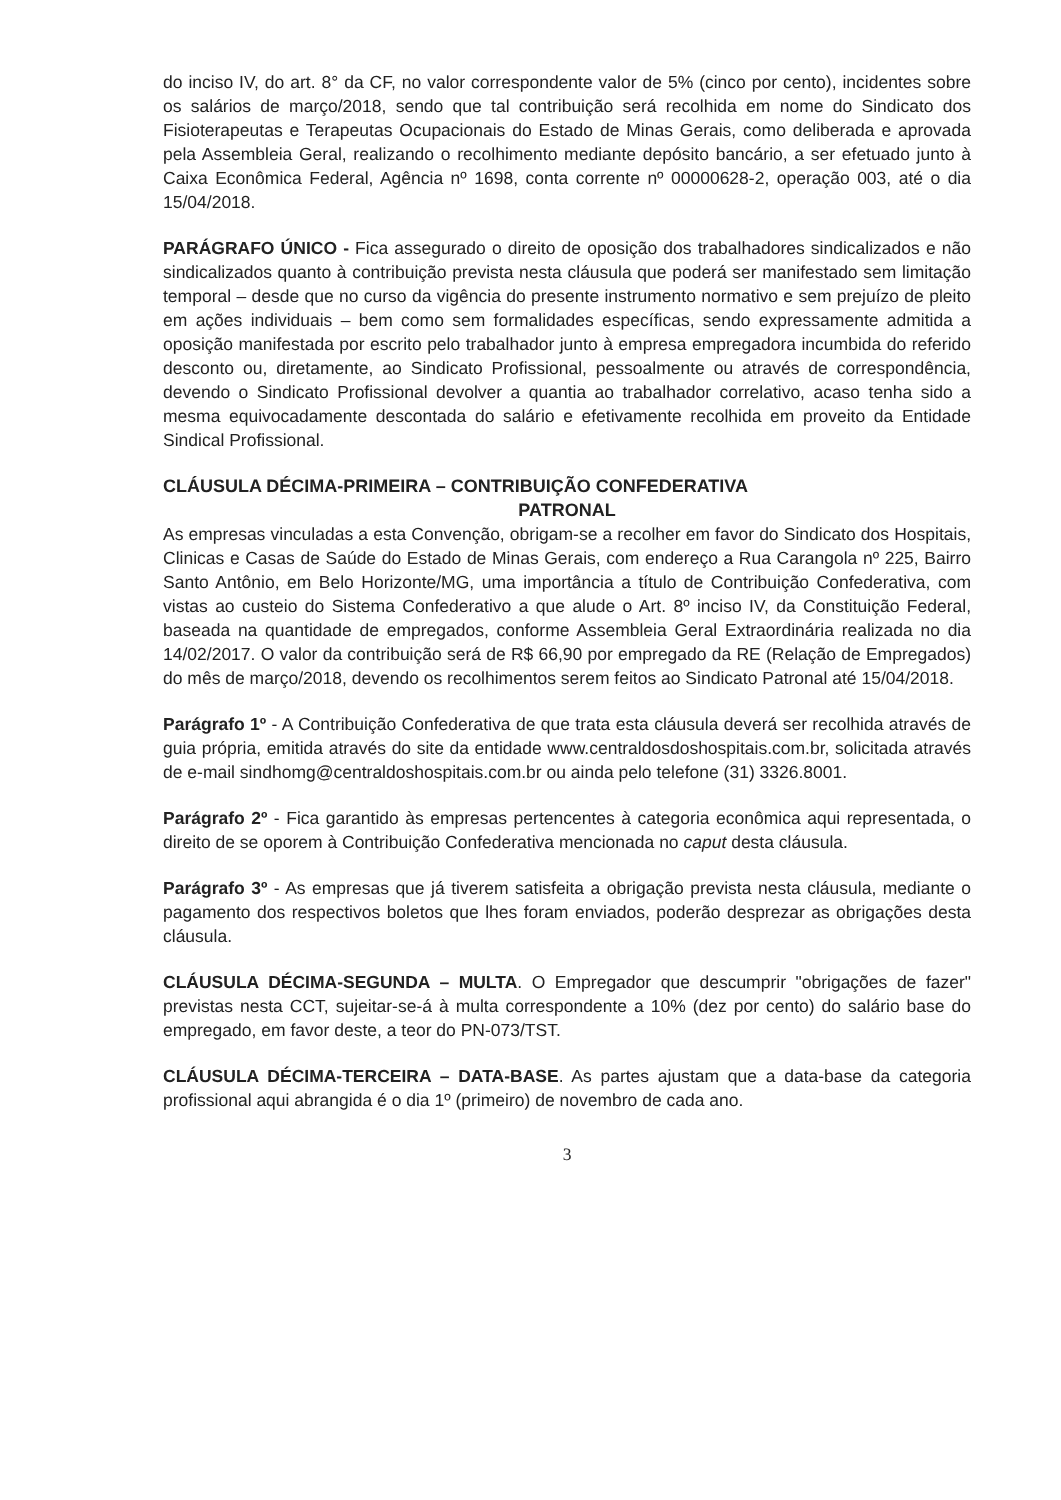do inciso IV, do art. 8° da CF, no valor correspondente valor de 5% (cinco por cento), incidentes sobre os salários de março/2018, sendo que tal contribuição será recolhida em nome do Sindicato dos Fisioterapeutas e Terapeutas Ocupacionais do Estado de Minas Gerais, como deliberada e aprovada pela Assembleia Geral, realizando o recolhimento mediante depósito bancário, a ser efetuado junto à Caixa Econômica Federal, Agência nº 1698, conta corrente nº 00000628-2, operação 003, até o dia 15/04/2018.
PARÁGRAFO ÚNICO - Fica assegurado o direito de oposição dos trabalhadores sindicalizados e não sindicalizados quanto à contribuição prevista nesta cláusula que poderá ser manifestado sem limitação temporal – desde que no curso da vigência do presente instrumento normativo e sem prejuízo de pleito em ações individuais – bem como sem formalidades específicas, sendo expressamente admitida a oposição manifestada por escrito pelo trabalhador junto à empresa empregadora incumbida do referido desconto ou, diretamente, ao Sindicato Profissional, pessoalmente ou através de correspondência, devendo o Sindicato Profissional devolver a quantia ao trabalhador correlativo, acaso tenha sido a mesma equivocadamente descontada do salário e efetivamente recolhida em proveito da Entidade Sindical Profissional.
CLÁUSULA DÉCIMA-PRIMEIRA – CONTRIBUIÇÃO CONFEDERATIVA
PATRONAL
As empresas vinculadas a esta Convenção, obrigam-se a recolher em favor do Sindicato dos Hospitais, Clinicas e Casas de Saúde do Estado de Minas Gerais, com endereço a Rua Carangola nº 225, Bairro Santo Antônio, em Belo Horizonte/MG, uma importância a título de Contribuição Confederativa, com vistas ao custeio do Sistema Confederativo a que alude o Art. 8º inciso IV, da Constituição Federal, baseada na quantidade de empregados, conforme Assembleia Geral Extraordinária realizada no dia 14/02/2017. O valor da contribuição será de R$ 66,90 por empregado da RE (Relação de Empregados) do mês de março/2018, devendo os recolhimentos serem feitos ao Sindicato Patronal até 15/04/2018.
Parágrafo 1º - A Contribuição Confederativa de que trata esta cláusula deverá ser recolhida através de guia própria, emitida através do site da entidade www.centraldosdoshospitais.com.br, solicitada através de e-mail sindhomg@centraldoshospitais.com.br ou ainda pelo telefone (31) 3326.8001.
Parágrafo 2º - Fica garantido às empresas pertencentes à categoria econômica aqui representada, o direito de se oporem à Contribuição Confederativa mencionada no caput desta cláusula.
Parágrafo 3º - As empresas que já tiverem satisfeita a obrigação prevista nesta cláusula, mediante o pagamento dos respectivos boletos que lhes foram enviados, poderão desprezar as obrigações desta cláusula.
CLÁUSULA DÉCIMA-SEGUNDA – MULTA. O Empregador que descumprir "obrigações de fazer" previstas nesta CCT, sujeitar-se-á à multa correspondente a 10% (dez por cento) do salário base do empregado, em favor deste, a teor do PN-073/TST.
CLÁUSULA DÉCIMA-TERCEIRA – DATA-BASE. As partes ajustam que a data-base da categoria profissional aqui abrangida é o dia 1º (primeiro) de novembro de cada ano.
3